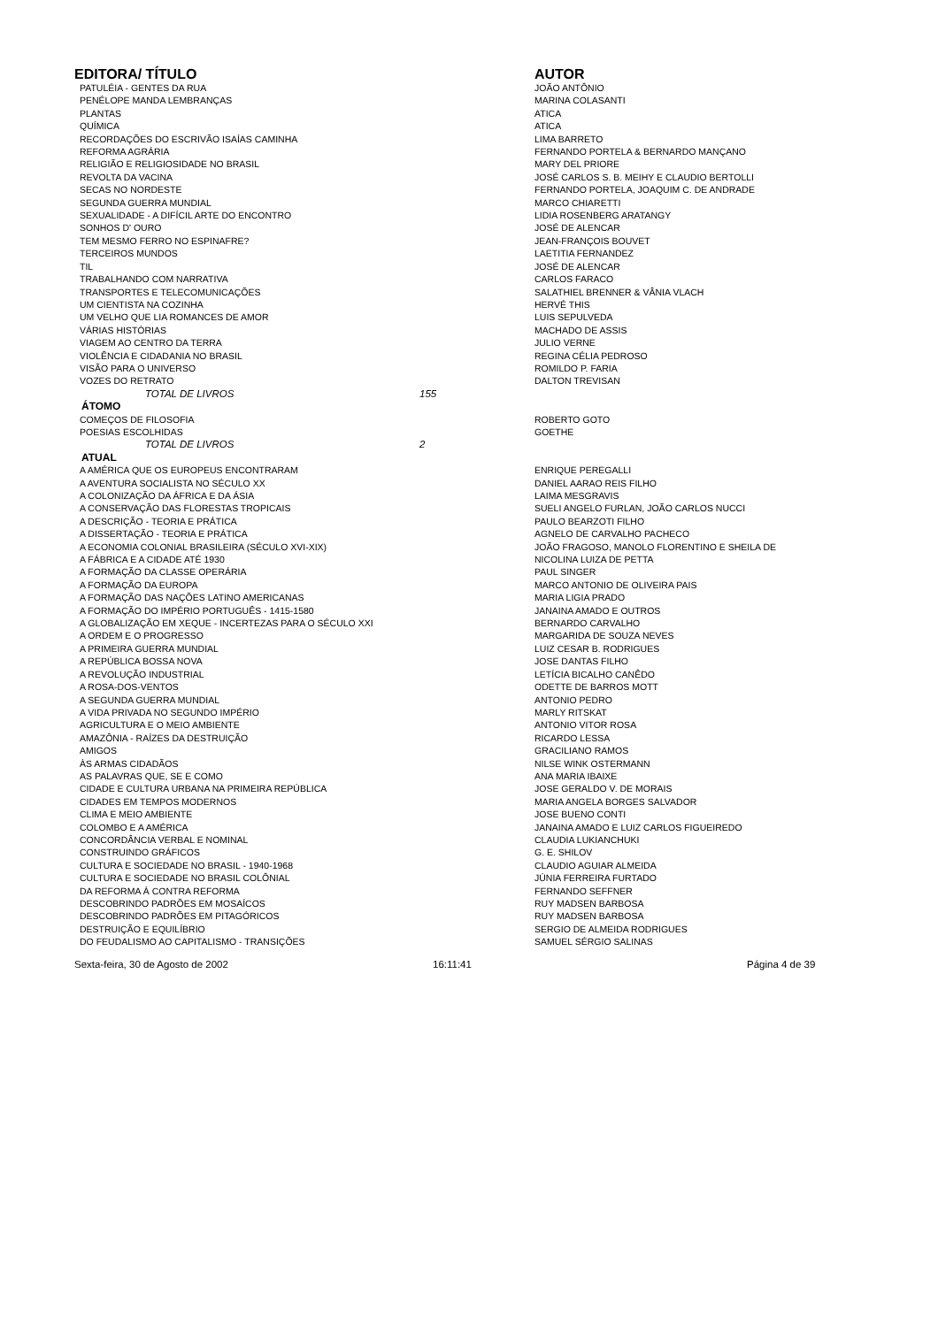| EDITORA/ TÍTULO | | AUTOR |
| --- | --- | --- |
| PATULÉIA - GENTES DA RUA | | JOÃO ANTÔNIO |
| PENÉLOPE MANDA LEMBRANÇAS | | MARINA COLASANTI |
| PLANTAS | | ATICA |
| QUÍMICA | | ATICA |
| RECORDAÇÕES DO ESCRIVÃO ISAÍAS CAMINHA | | LIMA BARRETO |
| REFORMA AGRÁRIA | | FERNANDO PORTELA & BERNARDO MANÇANO |
| RELIGIÃO E RELIGIOSIDADE NO BRASIL | | MARY DEL PRIORE |
| REVOLTA DA VACINA | | JOSÉ CARLOS S. B. MEIHY E CLAUDIO BERTOLLI |
| SECAS NO NORDESTE | | FERNANDO PORTELA, JOAQUIM C. DE ANDRADE |
| SEGUNDA GUERRA MUNDIAL | | MARCO CHIARETTI |
| SEXUALIDADE - A DIFÍCIL ARTE DO ENCONTRO | | LIDIA ROSENBERG ARATANGY |
| SONHOS D' OURO | | JOSÉ DE ALENCAR |
| TEM MESMO FERRO NO ESPINAFRE? | | JEAN-FRANÇOIS BOUVET |
| TERCEIROS MUNDOS | | LAETITIA FERNANDEZ |
| TIL | | JOSÉ DE ALENCAR |
| TRABALHANDO COM NARRATIVA | | CARLOS FARACO |
| TRANSPORTES E TELECOMUNICAÇÕES | | SALATHIEL BRENNER & VÂNIA VLACH |
| UM CIENTISTA NA COZINHA | | HERVÉ THIS |
| UM VELHO QUE LIA ROMANCES DE AMOR | | LUIS SEPULVEDA |
| VÁRIAS HISTÓRIAS | | MACHADO DE ASSIS |
| VIAGEM AO CENTRO DA TERRA | | JULIO VERNE |
| VIOLÊNCIA E CIDADANIA NO BRASIL | | REGINA CÉLIA PEDROSO |
| VISÃO PARA O UNIVERSO | | ROMILDO P. FARIA |
| VOZES DO RETRATO | | DALTON TREVISAN |
| TOTAL DE LIVROS | 155 | |
| ÁTOMO | | |
| COMEÇOS DE FILOSOFIA | | ROBERTO GOTO |
| POESIAS ESCOLHIDAS | | GOETHE |
| TOTAL DE LIVROS | 2 | |
| ATUAL | | |
| A AMÉRICA QUE OS EUROPEUS ENCONTRARAM | | ENRIQUE PEREGALLI |
| A AVENTURA SOCIALISTA NO SÉCULO XX | | DANIEL AARAO REIS FILHO |
| A COLONIZAÇÃO DA ÁFRICA E DA ÁSIA | | LAIMA MESGRAVIS |
| A CONSERVAÇÃO DAS FLORESTAS TROPICAIS | | SUELI ANGELO FURLAN, JOÃO CARLOS NUCCI |
| A DESCRIÇÃO - TEORIA E PRÁTICA | | PAULO BEARZOTI FILHO |
| A DISSERTAÇÃO - TEORIA E PRÁTICA | | AGNELO DE CARVALHO PACHECO |
| A ECONOMIA COLONIAL BRASILEIRA (SÉCULO XVI-XIX) | | JOÃO FRAGOSO, MANOLO FLORENTINO E SHEILA DE |
| A FÁBRICA E A CIDADE ATÉ 1930 | | NICOLINA LUIZA DE PETTA |
| A FORMAÇÃO DA CLASSE OPERÁRIA | | PAUL SINGER |
| A FORMAÇÃO DA EUROPA | | MARCO ANTONIO DE OLIVEIRA PAIS |
| A FORMAÇÃO DAS NAÇÕES LATINO AMERICANAS | | MARIA LIGIA PRADO |
| A FORMAÇÃO DO IMPÉRIO PORTUGUÊS - 1415-1580 | | JANAINA AMADO E OUTROS |
| A GLOBALIZAÇÃO EM XEQUE - INCERTEZAS PARA O SÉCULO XXI | | BERNARDO CARVALHO |
| A ORDEM E O PROGRESSO | | MARGARIDA DE SOUZA NEVES |
| A PRIMEIRA GUERRA MUNDIAL | | LUIZ CESAR B. RODRIGUES |
| A REPÚBLICA BOSSA NOVA | | JOSE DANTAS FILHO |
| A REVOLUÇÃO INDUSTRIAL | | LETÍCIA BICALHO CANÊDO |
| A ROSA-DOS-VENTOS | | ODETTE DE BARROS MOTT |
| A SEGUNDA GUERRA MUNDIAL | | ANTONIO PEDRO |
| A VIDA PRIVADA NO SEGUNDO IMPÉRIO | | MARLY RITSKAT |
| AGRICULTURA E O MEIO AMBIENTE | | ANTONIO VITOR ROSA |
| AMAZÔNIA - RAÍZES DA DESTRUIÇÃO | | RICARDO LESSA |
| AMIGOS | | GRACILIANO RAMOS |
| ÀS ARMAS CIDADÃOS | | NILSE WINK OSTERMANN |
| AS PALAVRAS QUE, SE E COMO | | ANA MARIA IBAIXE |
| CIDADE E CULTURA URBANA NA PRIMEIRA REPÚBLICA | | JOSE GERALDO V. DE MORAIS |
| CIDADES EM TEMPOS MODERNOS | | MARIA ANGELA BORGES SALVADOR |
| CLIMA E MEIO AMBIENTE | | JOSE BUENO CONTI |
| COLOMBO E A AMÉRICA | | JANAINA AMADO E LUIZ CARLOS FIGUEIREDO |
| CONCORDÂNCIA VERBAL E NOMINAL | | CLAUDIA LUKIANCHUKI |
| CONSTRUINDO GRÁFICOS | | G. E. SHILOV |
| CULTURA E SOCIEDADE NO BRASIL - 1940-1968 | | CLAUDIO AGUIAR ALMEIDA |
| CULTURA E SOCIEDADE NO BRASIL COLÔNIAL | | JÚNIA FERREIRA FURTADO |
| DA REFORMA À CONTRA REFORMA | | FERNANDO SEFFNER |
| DESCOBRINDO PADRÕES EM MOSAÍCOS | | RUY MADSEN BARBOSA |
| DESCOBRINDO PADRÕES EM PITAGÓRICOS | | RUY MADSEN BARBOSA |
| DESTRUIÇÃO E EQUILÍBRIO | | SERGIO DE ALMEIDA RODRIGUES |
| DO FEUDALISMO AO CAPITALISMO - TRANSIÇÕES | | SAMUEL SÉRGIO SALINAS |
Sexta-feira, 30 de Agosto de 2002 16:11:41 Página 4 de 39